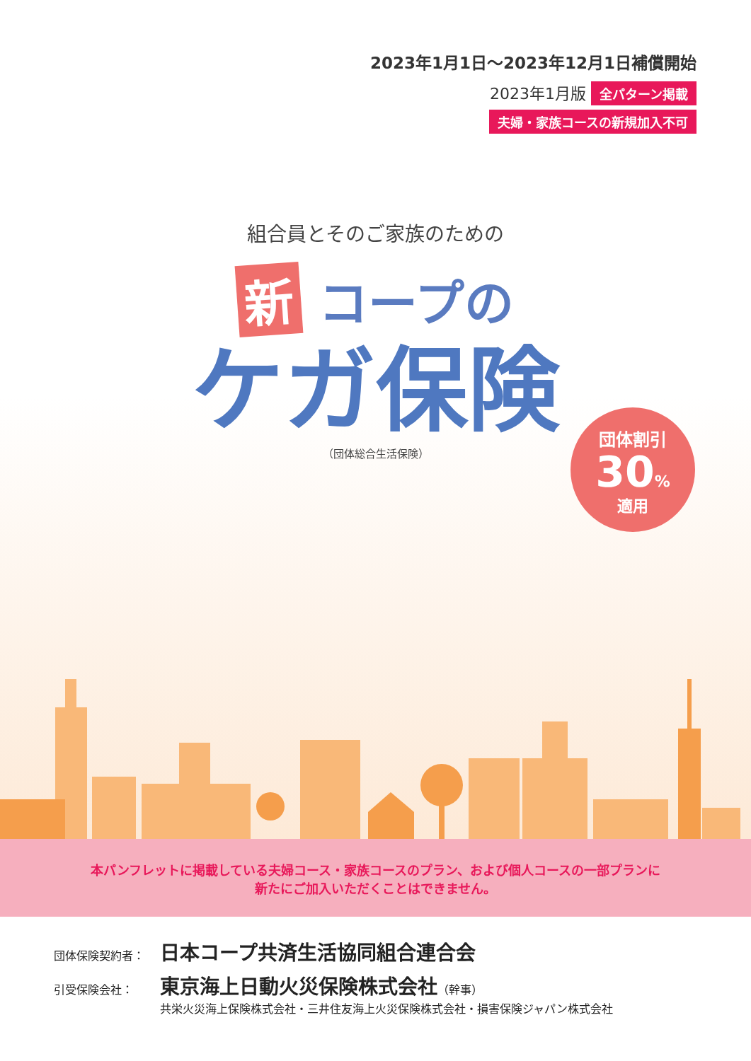2023年1月1日～2023年12月1日補償開始
2023年1月版 全パターン掲載
夫婦・家族コースの新規加入不可
組合員とそのご家族のための
新 コープの
ケガ保険
（団体総合生活保険）
団体割引
30%
適用
本パンフレットに掲載している夫婦コース・家族コースのプラン、および個人コースの一部プランに
新たにご加入いただくことはできません。
団体保険契約者： 日本コープ共済生活協同組合連合会
引受保険会社： 東京海上日動火災保険株式会社（幹事）
共栄火災海上保険株式会社・三井住友海上火災保険株式会社・損害保険ジャパン株式会社